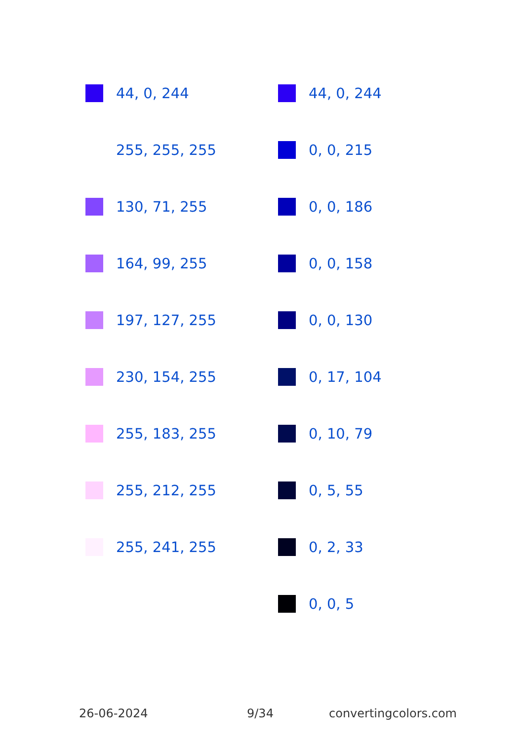44, 0, 244
255, 255, 255
130, 71, 255
164, 99, 255
197, 127, 255
230, 154, 255
255, 183, 255
255, 212, 255
255, 241, 255
44, 0, 244
0, 0, 215
0, 0, 186
0, 0, 158
0, 0, 130
0, 17, 104
0, 10, 79
0, 5, 55
0, 2, 33
0, 0, 5
26-06-2024 9/34 convertingcolors.com